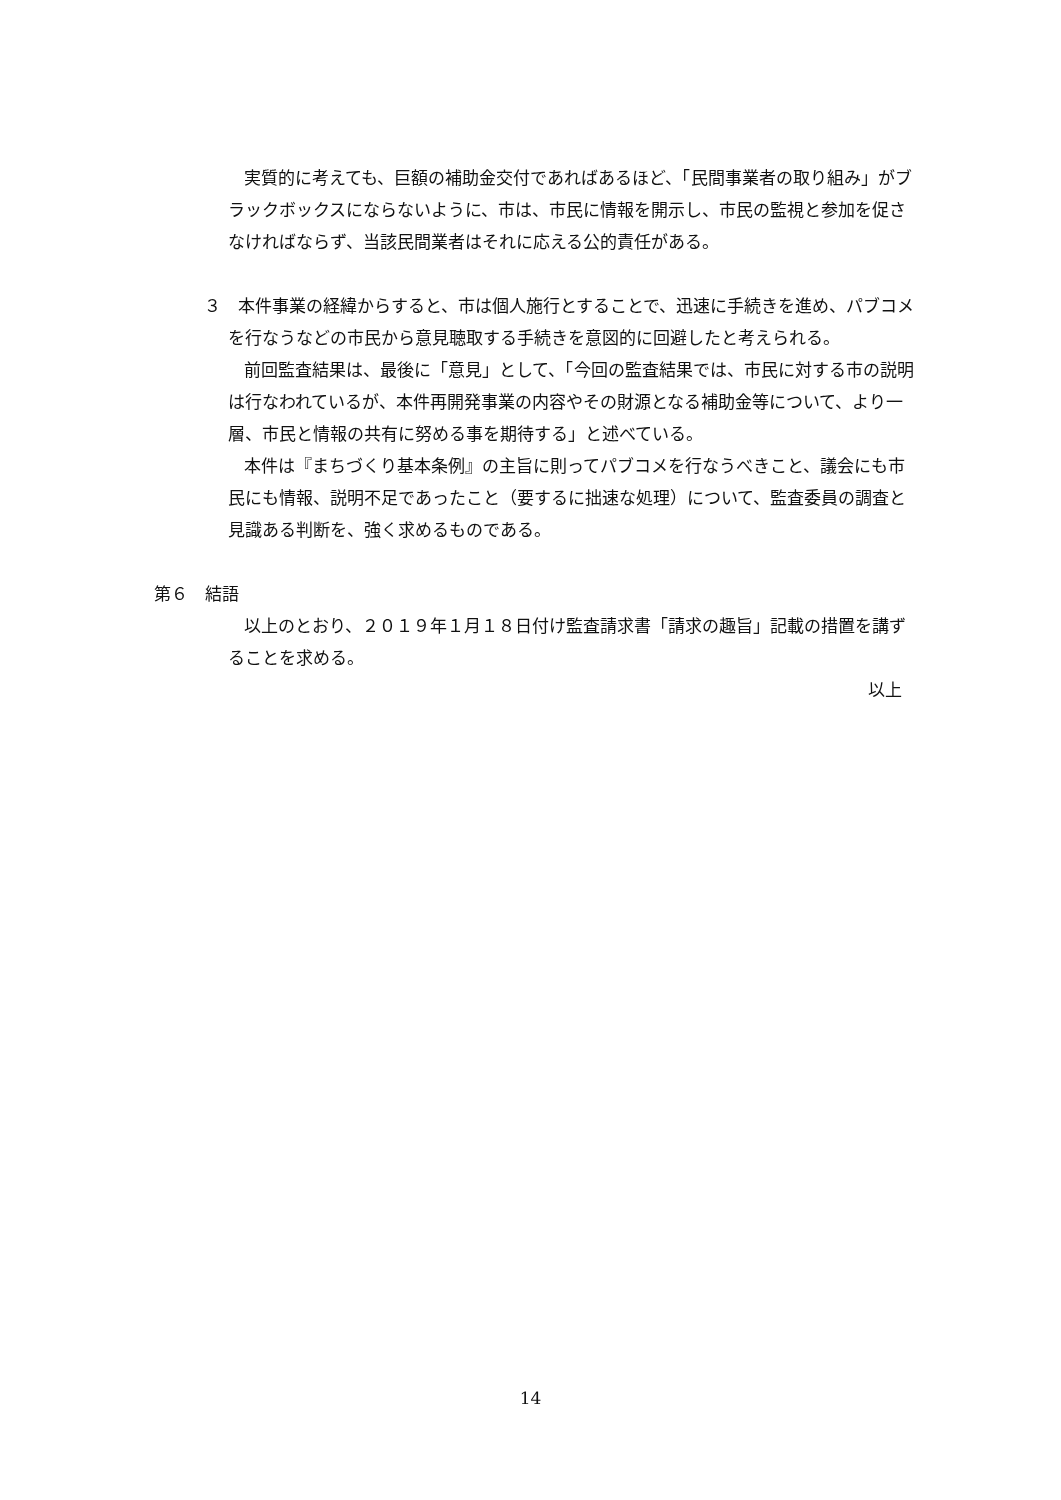実質的に考えても、巨額の補助金交付であればあるほど、「民間事業者の取り組み」がブラックボックスにならないように、市は、市民に情報を開示し、市民の監視と参加を促さなければならず、当該民間業者はそれに応える公的責任がある。
３　本件事業の経緯からすると、市は個人施行とすることで、迅速に手続きを進め、パブコメを行なうなどの市民から意見聴取する手続きを意図的に回避したと考えられる。
前回監査結果は、最後に「意見」として、「今回の監査結果では、市民に対する市の説明は行なわれているが、本件再開発事業の内容やその財源となる補助金等について、より一層、市民と情報の共有に努める事を期待する」と述べている。
本件は『まちづくり基本条例』の主旨に則ってパブコメを行なうべきこと、議会にも市民にも情報、説明不足であったこと（要するに拙速な処理）について、監査委員の調査と見識ある判断を、強く求めるものである。
第６　結語
以上のとおり、２０１９年１月１８日付け監査請求書「請求の趣旨」記載の措置を講ずることを求める。
以上
14